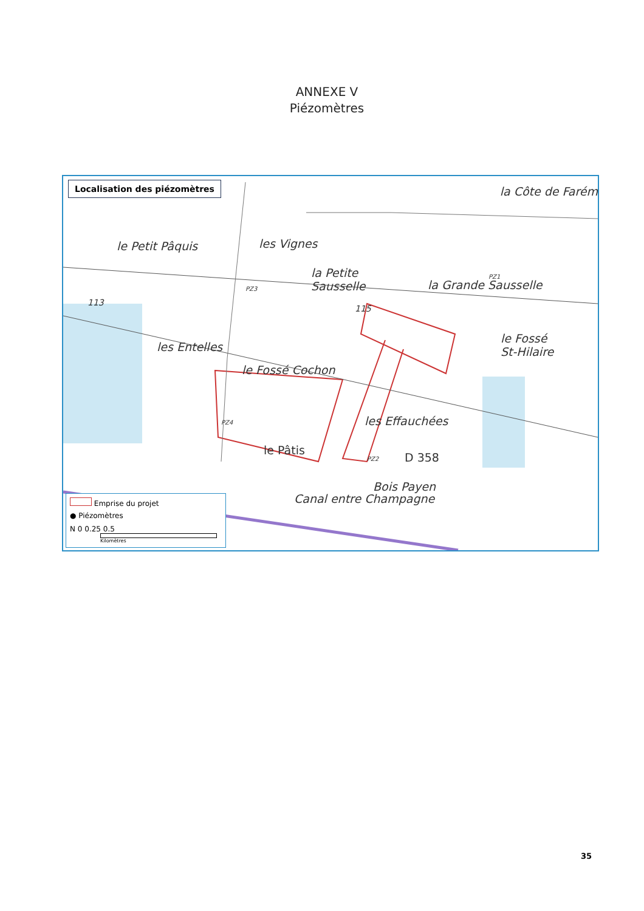ANNEXE V
Piézomètres
Localisation des piézomètres la Côte de Farém
le Petit Pâquis les Vignes
la Petite
Sausselle
la Grande Sausselle
les Entelles
le Fossé
St-Hilaire
le Fossé Cochon
les Effauchées
le Pâtis
D 358
Canal entre Champagne
Bois Payen
115
113
PZ1
PZ3
PZ4
PZ2
Emprise du projet
● Piézomètres
N 0 0.25 0.5
Kilomètres
35